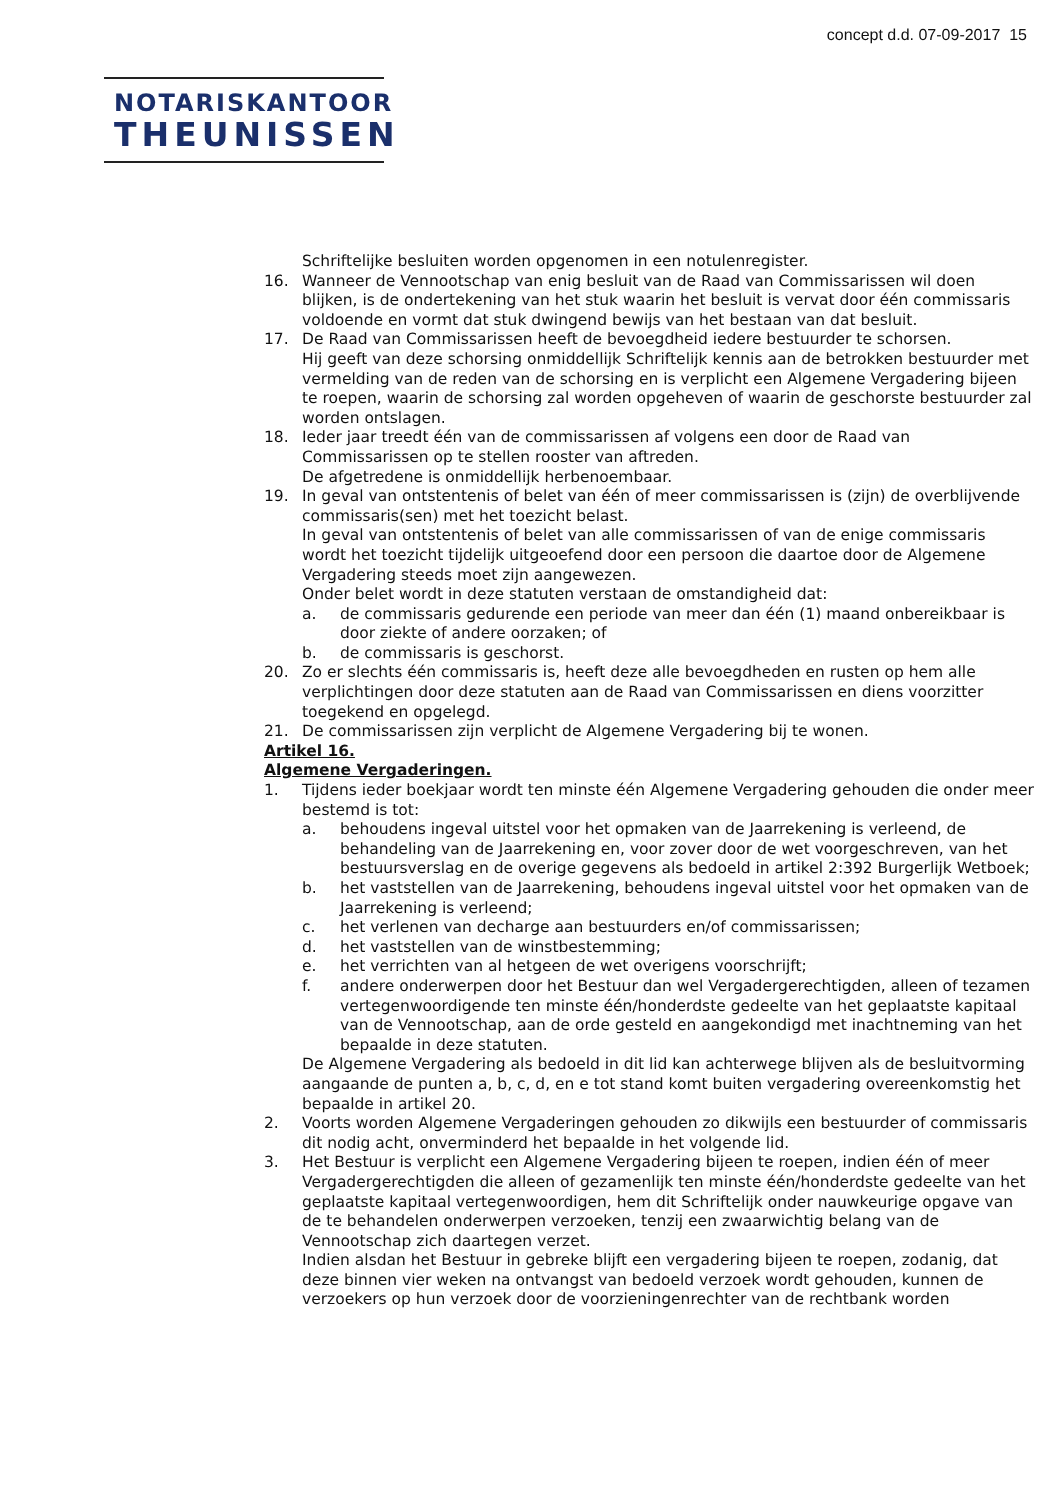concept d.d. 07-09-2017 15
NOTARISKANTOOR
THEUNISSEN
Schriftelijke besluiten worden opgenomen in een notulenregister.
16. Wanneer de Vennootschap van enig besluit van de Raad van Commissarissen wil doen blijken, is de ondertekening van het stuk waarin het besluit is vervat door één commissaris voldoende en vormt dat stuk dwingend bewijs van het bestaan van dat besluit.
17. De Raad van Commissarissen heeft de bevoegdheid iedere bestuurder te schorsen.
Hij geeft van deze schorsing onmiddellijk Schriftelijk kennis aan de betrokken bestuurder met vermelding van de reden van de schorsing en is verplicht een Algemene Vergadering bijeen te roepen, waarin de schorsing zal worden opgeheven of waarin de geschorste bestuurder zal worden ontslagen.
18. Ieder jaar treedt één van de commissarissen af volgens een door de Raad van Commissarissen op te stellen rooster van aftreden.
De afgetredene is onmiddellijk herbenoembaar.
19. In geval van ontstentenis of belet van één of meer commissarissen is (zijn) de overblijvende commissaris(sen) met het toezicht belast.
In geval van ontstentenis of belet van alle commissarissen of van de enige commissaris wordt het toezicht tijdelijk uitgeoefend door een persoon die daartoe door de Algemene Vergadering steeds moet zijn aangewezen.
Onder belet wordt in deze statuten verstaan de omstandigheid dat:
a. de commissaris gedurende een periode van meer dan één (1) maand onbereikbaar is door ziekte of andere oorzaken; of
b. de commissaris is geschorst.
20. Zo er slechts één commissaris is, heeft deze alle bevoegdheden en rusten op hem alle verplichtingen door deze statuten aan de Raad van Commissarissen en diens voorzitter toegekend en opgelegd.
21. De commissarissen zijn verplicht de Algemene Vergadering bij te wonen.
Artikel 16.
Algemene Vergaderingen.
1. Tijdens ieder boekjaar wordt ten minste één Algemene Vergadering gehouden die onder meer bestemd is tot:
a. behoudens ingeval uitstel voor het opmaken van de Jaarrekening is verleend, de behandeling van de Jaarrekening en, voor zover door de wet voorgeschreven, van het bestuursverslag en de overige gegevens als bedoeld in artikel 2:392 Burgerlijk Wetboek;
b. het vaststellen van de Jaarrekening, behoudens ingeval uitstel voor het opmaken van de Jaarrekening is verleend;
c. het verlenen van decharge aan bestuurders en/of commissarissen;
d. het vaststellen van de winstbestemming;
e. het verrichten van al hetgeen de wet overigens voorschrijft;
f. andere onderwerpen door het Bestuur dan wel Vergadergerechtigden, alleen of tezamen vertegenwoordigende ten minste één/honderdste gedeelte van het geplaatste kapitaal van de Vennootschap, aan de orde gesteld en aangekondigd met inachtneming van het bepaalde in deze statuten.
De Algemene Vergadering als bedoeld in dit lid kan achterwege blijven als de besluitvorming aangaande de punten a, b, c, d, en e tot stand komt buiten vergadering overeenkomstig het bepaalde in artikel 20.
2. Voorts worden Algemene Vergaderingen gehouden zo dikwijls een bestuurder of commissaris dit nodig acht, onverminderd het bepaalde in het volgende lid.
3. Het Bestuur is verplicht een Algemene Vergadering bijeen te roepen, indien één of meer Vergadergerechtigden die alleen of gezamenlijk ten minste één/honderdste gedeelte van het geplaatste kapitaal vertegenwoordigen, hem dit Schriftelijk onder nauwkeurige opgave van de te behandelen onderwerpen verzoeken, tenzij een zwaarwichtig belang van de Vennootschap zich daartegen verzet.
Indien alsdan het Bestuur in gebreke blijft een vergadering bijeen te roepen, zodanig, dat deze binnen vier weken na ontvangst van bedoeld verzoek wordt gehouden, kunnen de verzoekers op hun verzoek door de voorzieningenrechter van de rechtbank worden